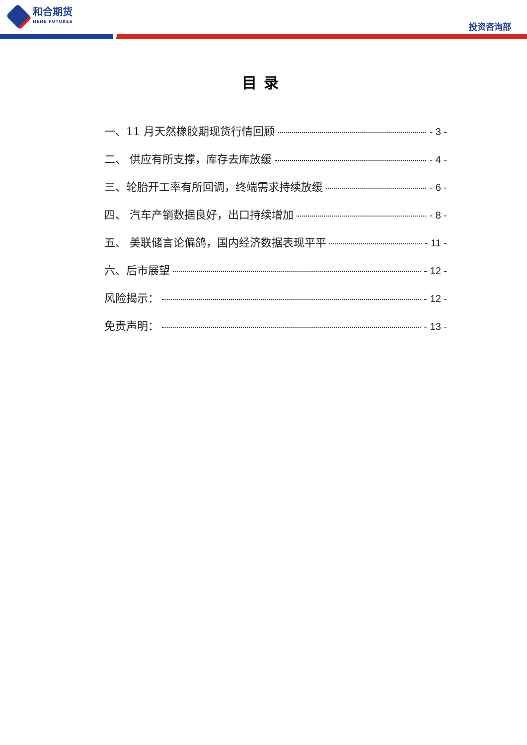和合期货
HEHE FUTURES
投资咨询部
目录
一、11 月天然橡胶期现货行情回顾 - 3 -
二、 供应有所支撑，库存去库放缓 - 4 -
三、轮胎开工率有所回调，终端需求持续放缓 - 6 -
四、 汽车产销数据良好，出口持续增加 - 8 -
五、 美联储言论偏鸽，国内经济数据表现平平 - 11 -
六、后市展望 - 12 -
风险揭示： - 12 -
免责声明： - 13 -